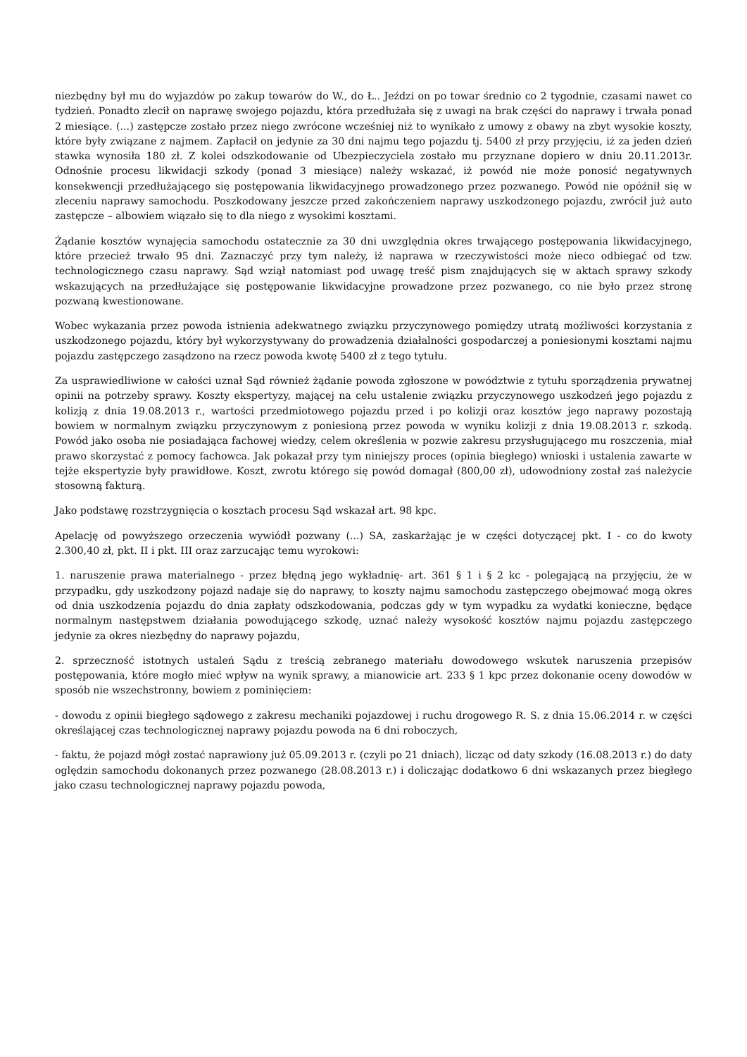niezbędny był mu do wyjazdów po zakup towarów do W., do Ł.. Jeździ on po towar średnio co 2 tygodnie, czasami nawet co tydzień. Ponadto zlecił on naprawę swojego pojazdu, która przedłużała się z uwagi na brak części do naprawy i trwała ponad 2 miesiące. (...) zastępcze zostało przez niego zwrócone wcześniej niż to wynikało z umowy z obawy na zbyt wysokie koszty, które były związane z najmem. Zapłacił on jedynie za 30 dni najmu tego pojazdu tj. 5400 zł przy przyjęciu, iż za jeden dzień stawka wynosiła 180 zł. Z kolei odszkodowanie od Ubezpieczyciela zostało mu przyznane dopiero w dniu 20.11.2013r. Odnośnie procesu likwidacji szkody (ponad 3 miesiące) należy wskazać, iż powód nie może ponosić negatywnych konsekwencji przedłużającego się postępowania likwidacyjnego prowadzonego przez pozwanego. Powód nie opóźnił się w zleceniu naprawy samochodu. Poszkodowany jeszcze przed zakończeniem naprawy uszkodzonego pojazdu, zwrócił już auto zastępcze – albowiem wiązało się to dla niego z wysokimi kosztami.
Żądanie kosztów wynajęcia samochodu ostatecznie za 30 dni uwzględnia okres trwającego postępowania likwidacyjnego, które przecież trwało 95 dni. Zaznaczyć przy tym należy, iż naprawa w rzeczywistości może nieco odbiegać od tzw. technologicznego czasu naprawy. Sąd wziął natomiast pod uwagę treść pism znajdujących się w aktach sprawy szkody wskazujących na przedłużające się postępowanie likwidacyjne prowadzone przez pozwanego, co nie było przez stronę pozwaną kwestionowane.
Wobec wykazania przez powoda istnienia adekwatnego związku przyczynowego pomiędzy utratą możliwości korzystania z uszkodzonego pojazdu, który był wykorzystywany do prowadzenia działalności gospodarczej a poniesionymi kosztami najmu pojazdu zastępczego zasądzono na rzecz powoda kwotę 5400 zł z tego tytułu.
Za usprawiedliwione w całości uznał Sąd również żądanie powoda zgłoszone w powództwie z tytułu sporządzenia prywatnej opinii na potrzeby sprawy. Koszty ekspertyzy, mającej na celu ustalenie związku przyczynowego uszkodzeń jego pojazdu z kolizją z dnia 19.08.2013 r., wartości przedmiotowego pojazdu przed i po kolizji oraz kosztów jego naprawy pozostają bowiem w normalnym związku przyczynowym z poniesioną przez powoda w wyniku kolizji z dnia 19.08.2013 r. szkodą. Powód jako osoba nie posiadająca fachowej wiedzy, celem określenia w pozwie zakresu przysługującego mu roszczenia, miał prawo skorzystać z pomocy fachowca. Jak pokazał przy tym niniejszy proces (opinia biegłego) wnioski i ustalenia zawarte w tejże ekspertyzie były prawidłowe. Koszt, zwrotu którego się powód domagał (800,00 zł), udowodniony został zaś należycie stosowną fakturą.
Jako podstawę rozstrzygnięcia o kosztach procesu Sąd wskazał art. 98 kpc.
Apelację od powyższego orzeczenia wywiódł pozwany (...) SA, zaskarżając je w części dotyczącej pkt. I - co do kwoty 2.300,40 zł, pkt. II i pkt. III oraz zarzucając temu wyrokowi:
1. naruszenie prawa materialnego - przez błędną jego wykładnię- art. 361 § 1 i § 2 kc - polegającą na przyjęciu, że w przypadku, gdy uszkodzony pojazd nadaje się do naprawy, to koszty najmu samochodu zastępczego obejmować mogą okres od dnia uszkodzenia pojazdu do dnia zapłaty odszkodowania, podczas gdy w tym wypadku za wydatki konieczne, będące normalnym następstwem działania powodującego szkodę, uznać należy wysokość kosztów najmu pojazdu zastępczego jedynie za okres niezbędny do naprawy pojazdu,
2. sprzeczność istotnych ustaleń Sądu z treścią zebranego materiału dowodowego wskutek naruszenia przepisów postępowania, które mogło mieć wpływ na wynik sprawy, a mianowicie art. 233 § 1 kpc przez dokonanie oceny dowodów w sposób nie wszechstronny, bowiem z pominięciem:
- dowodu z opinii biegłego sądowego z zakresu mechaniki pojazdowej i ruchu drogowego R. S. z dnia 15.06.2014 r. w części określającej czas technologicznej naprawy pojazdu powoda na 6 dni roboczych,
- faktu, że pojazd mógł zostać naprawiony już 05.09.2013 r. (czyli po 21 dniach), licząc od daty szkody (16.08.2013 r.) do daty oględzin samochodu dokonanych przez pozwanego (28.08.2013 r.) i doliczając dodatkowo 6 dni wskazanych przez biegłego jako czasu technologicznej naprawy pojazdu powoda,